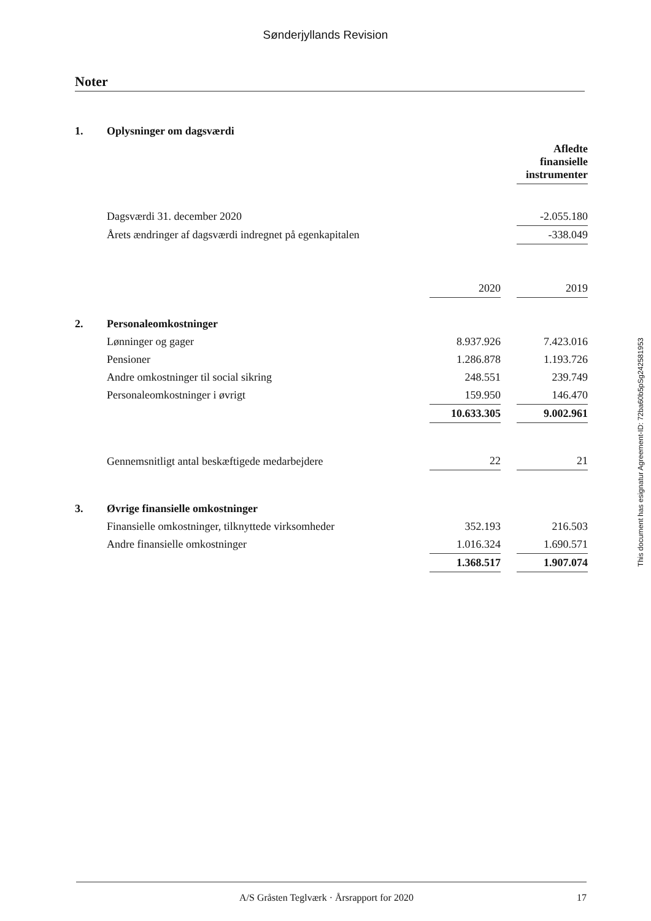Sønderjyllands Revision
Noter
| 1. | Oplysninger om dagsværdi | | | |
| | | | | Afledte finansielle instrumenter |
| | Dagsværdi 31. december 2020 | | | -2.055.180 |
| | Årets ændringer af dagsværdi indregnet på egenkapitalen | | | -338.049 |
| | | 2020 | | 2019 |
| 2. | Personaleomkostninger | | | |
| | Lønninger og gager | 8.937.926 | | 7.423.016 |
| | Pensioner | 1.286.878 | | 1.193.726 |
| | Andre omkostninger til social sikring | 248.551 | | 239.749 |
| | Personaleomkostninger i øvrigt | 159.950 | | 146.470 |
| | | 10.633.305 | | 9.002.961 |
| | Gennemsnitligt antal beskæftigede medarbejdere | 22 | | 21 |
| 3. | Øvrige finansielle omkostninger | | | |
| | Finansielle omkostninger, tilknyttede virksomheder | 352.193 | | 216.503 |
| | Andre finansielle omkostninger | 1.016.324 | | 1.690.571 |
| | | 1.368.517 | | 1.907.074 |
This document has esignatur Agreement-ID: 72ba60b5pSg242581953
A/S Gråsten Teglværk · Årsrapport for 2020 17